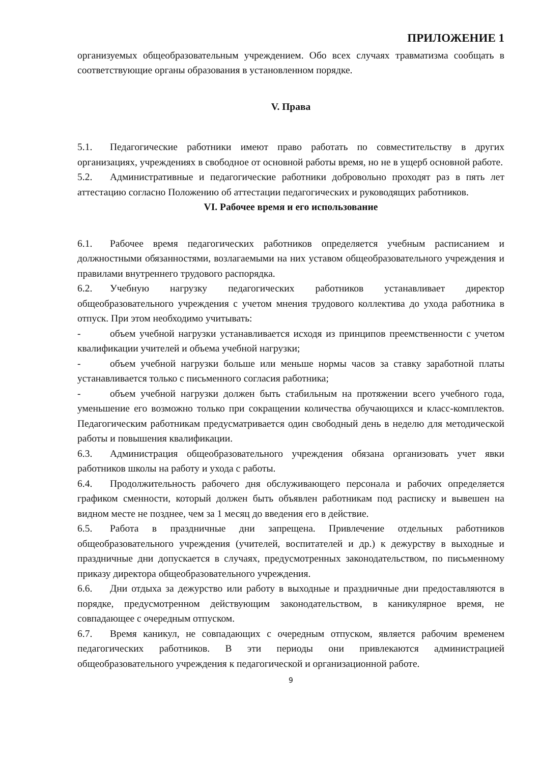ПРИЛОЖЕНИЕ 1
организуемых общеобразовательным учреждением. Обо всех случаях травматизма сообщать в соответствующие органы образования в установленном порядке.
V. Права
5.1. Педагогические работники имеют право работать по совместительству в других организациях, учреждениях в свободное от основной работы время, но не в ущерб основной работе.
5.2. Административные и педагогические работники добровольно проходят раз в пять лет аттестацию согласно Положению об аттестации педагогических и руководящих работников.
VI. Рабочее время и его использование
6.1. Рабочее время педагогических работников определяется учебным расписанием и должностными обязанностями, возлагаемыми на них уставом общеобразовательного учреждения и правилами внутреннего трудового распорядка.
6.2. Учебную нагрузку педагогических работников устанавливает директор общеобразовательного учреждения с учетом мнения трудового коллектива до ухода работника в отпуск. При этом необходимо учитывать:
- объем учебной нагрузки устанавливается исходя из принципов преемственности с учетом квалификации учителей и объема учебной нагрузки;
- объем учебной нагрузки больше или меньше нормы часов за ставку заработной платы устанавливается только с письменного согласия работника;
- объем учебной нагрузки должен быть стабильным на протяжении всего учебного года, уменьшение его возможно только при сокращении количества обучающихся и класс-комплектов. Педагогическим работникам предусматривается один свободный день в неделю для методической работы и повышения квалификации.
6.3. Администрация общеобразовательного учреждения обязана организовать учет явки работников школы на работу и ухода с работы.
6.4. Продолжительность рабочего дня обслуживающего персонала и рабочих определяется графиком сменности, который должен быть объявлен работникам под расписку и вывешен на видном месте не позднее, чем за 1 месяц до введения его в действие.
6.5. Работа в праздничные дни запрещена. Привлечение отдельных работников общеобразовательного учреждения (учителей, воспитателей и др.) к дежурству в выходные и праздничные дни допускается в случаях, предусмотренных законодательством, по письменному приказу директора общеобразовательного учреждения.
6.6. Дни отдыха за дежурство или работу в выходные и праздничные дни предоставляются в порядке, предусмотренном действующим законодательством, в каникулярное время, не совпадающее с очередным отпуском.
6.7. Время каникул, не совпадающих с очередным отпуском, является рабочим временем педагогических работников. В эти периоды они привлекаются администрацией общеобразовательного учреждения к педагогической и организационной работе.
9